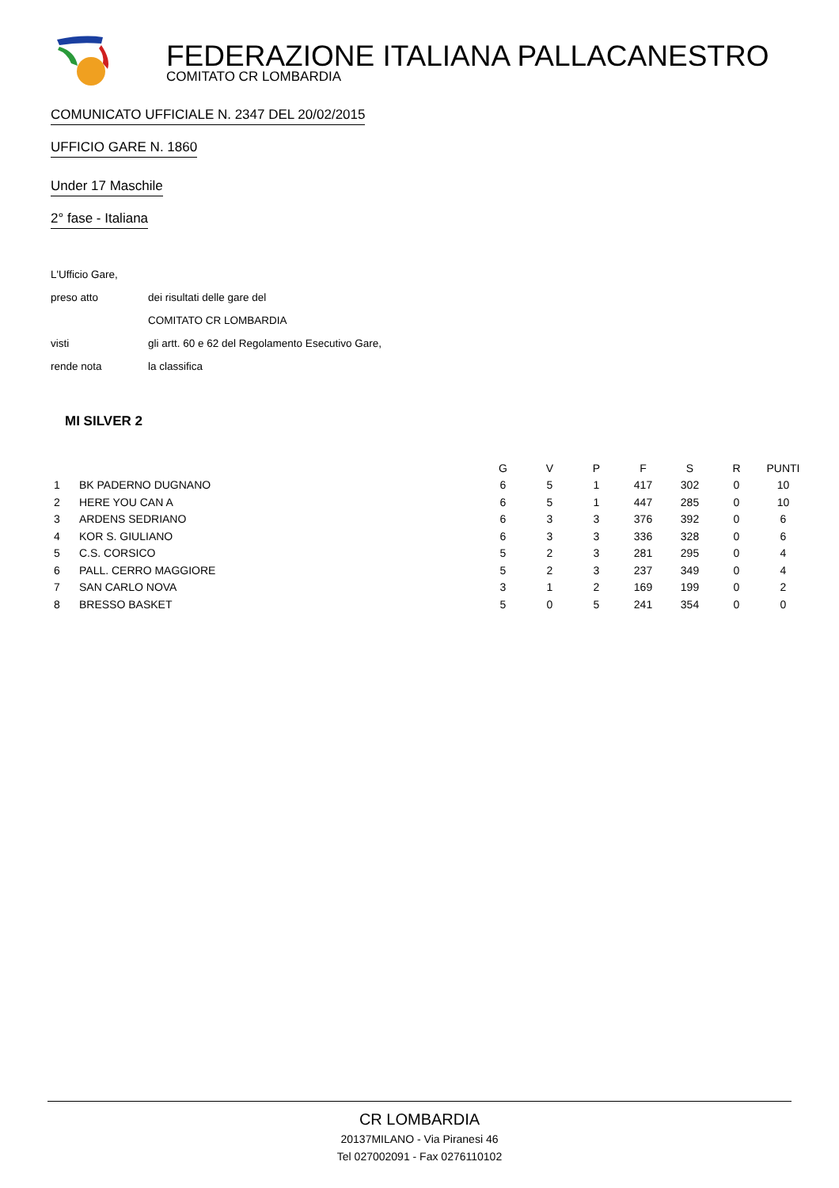FEDERAZIONE ITALIANA PALLACANESTRO
COMITATO CR LOMBARDIA
COMUNICATO UFFICIALE N. 2347 DEL 20/02/2015
UFFICIO GARE N. 1860
Under 17 Maschile
2° fase - Italiana
L'Ufficio Gare,
preso atto dei risultati delle gare del
COMITATO CR LOMBARDIA
visti gli artt. 60 e 62 del Regolamento Esecutivo Gare,
rende nota la classifica
MI SILVER 2
| | | G | V | P | F | S | R | PUNTI |
| --- | --- | --- | --- | --- | --- | --- | --- | --- |
| 1 | BK PADERNO DUGNANO | 6 | 5 | 1 | 417 | 302 | 0 | 10 |
| 2 | HERE YOU CAN A | 6 | 5 | 1 | 447 | 285 | 0 | 10 |
| 3 | ARDENS SEDRIANO | 6 | 3 | 3 | 376 | 392 | 0 | 6 |
| 4 | KOR S. GIULIANO | 6 | 3 | 3 | 336 | 328 | 0 | 6 |
| 5 | C.S. CORSICO | 5 | 2 | 3 | 281 | 295 | 0 | 4 |
| 6 | PALL. CERRO MAGGIORE | 5 | 2 | 3 | 237 | 349 | 0 | 4 |
| 7 | SAN CARLO NOVA | 3 | 1 | 2 | 169 | 199 | 0 | 2 |
| 8 | BRESSO BASKET | 5 | 0 | 5 | 241 | 354 | 0 | 0 |
CR LOMBARDIA
20137MILANO - Via Piranesi 46
Tel 027002091 - Fax 0276110102